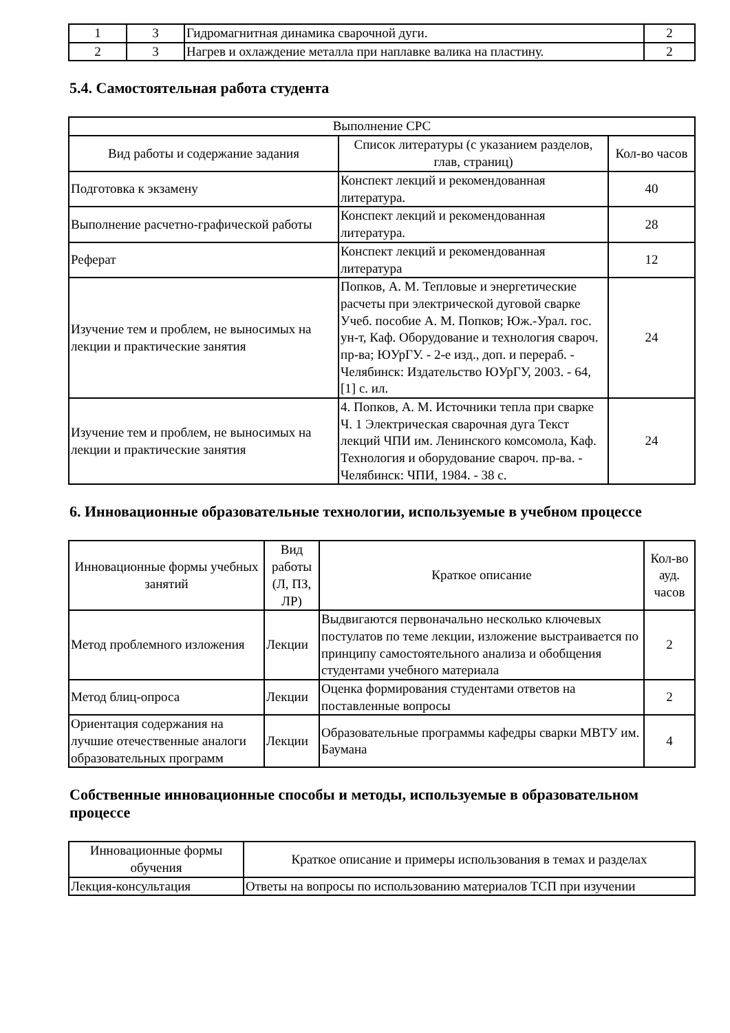| 1 | 3 | Гидромагнитная динамика сварочной дуги. | 2 |
| 2 | 3 | Нагрев и охлаждение металла при наплавке валика на пластину. | 2 |
5.4. Самостоятельная работа студента
| Выполнение СРС | | |
| --- | --- | --- |
| Вид работы и содержание задания | Список литературы (с указанием разделов, глав, страниц) | Кол-во часов |
| Подготовка к экзамену | Конспект лекций и рекомендованная литература. | 40 |
| Выполнение расчетно-графической работы | Конспект лекций и рекомендованная литература. | 28 |
| Реферат | Конспект лекций и рекомендованная литература | 12 |
| Изучение тем и проблем, не выносимых на лекции и практические занятия | Попков, А. М. Тепловые и энергетические расчеты при электрической дуговой сварке Учеб. пособие А. М. Попков; Юж.-Урал. гос. ун-т, Каф. Оборудование и технология свароч. пр-ва; ЮУрГУ. - 2-е изд., доп. и перераб. - Челябинск: Издательство ЮУрГУ, 2003. - 64,[1] с. ил. | 24 |
| Изучение тем и проблем, не выносимых на лекции и практические занятия | 4. Попков, А. М. Источники тепла при сварке Ч. 1 Электрическая сварочная дуга Текст лекций ЧПИ им. Ленинского комсомола, Каф. Технология и оборудование свароч. пр-ва. - Челябинск: ЧПИ, 1984. - 38 с. | 24 |
6. Инновационные образовательные технологии, используемые в учебном процессе
| Инновационные формы учебных занятий | Вид работы (Л, ПЗ, ЛР) | Краткое описание | Кол-во ауд. часов |
| --- | --- | --- | --- |
| Метод проблемного изложения | Лекции | Выдвигаются первоначально несколько ключевых постулатов по теме лекции, изложение выстраивается по принципу самостоятельного анализа и обобщения студентами учебного материала | 2 |
| Метод блиц-опроса | Лекции | Оценка формирования студентами ответов на поставленные вопросы | 2 |
| Ориентация содержания на лучшие отечественные аналоги образовательных программ | Лекции | Образовательные программы кафедры сварки МВТУ им. Баумана | 4 |
Собственные инновационные способы и методы, используемые в образовательном процессе
| Инновационные формы обучения | Краткое описание и примеры использования в темах и разделах |
| --- | --- |
| Лекция-консультация | Ответы на вопросы по использованию материалов ТСП при изучении |